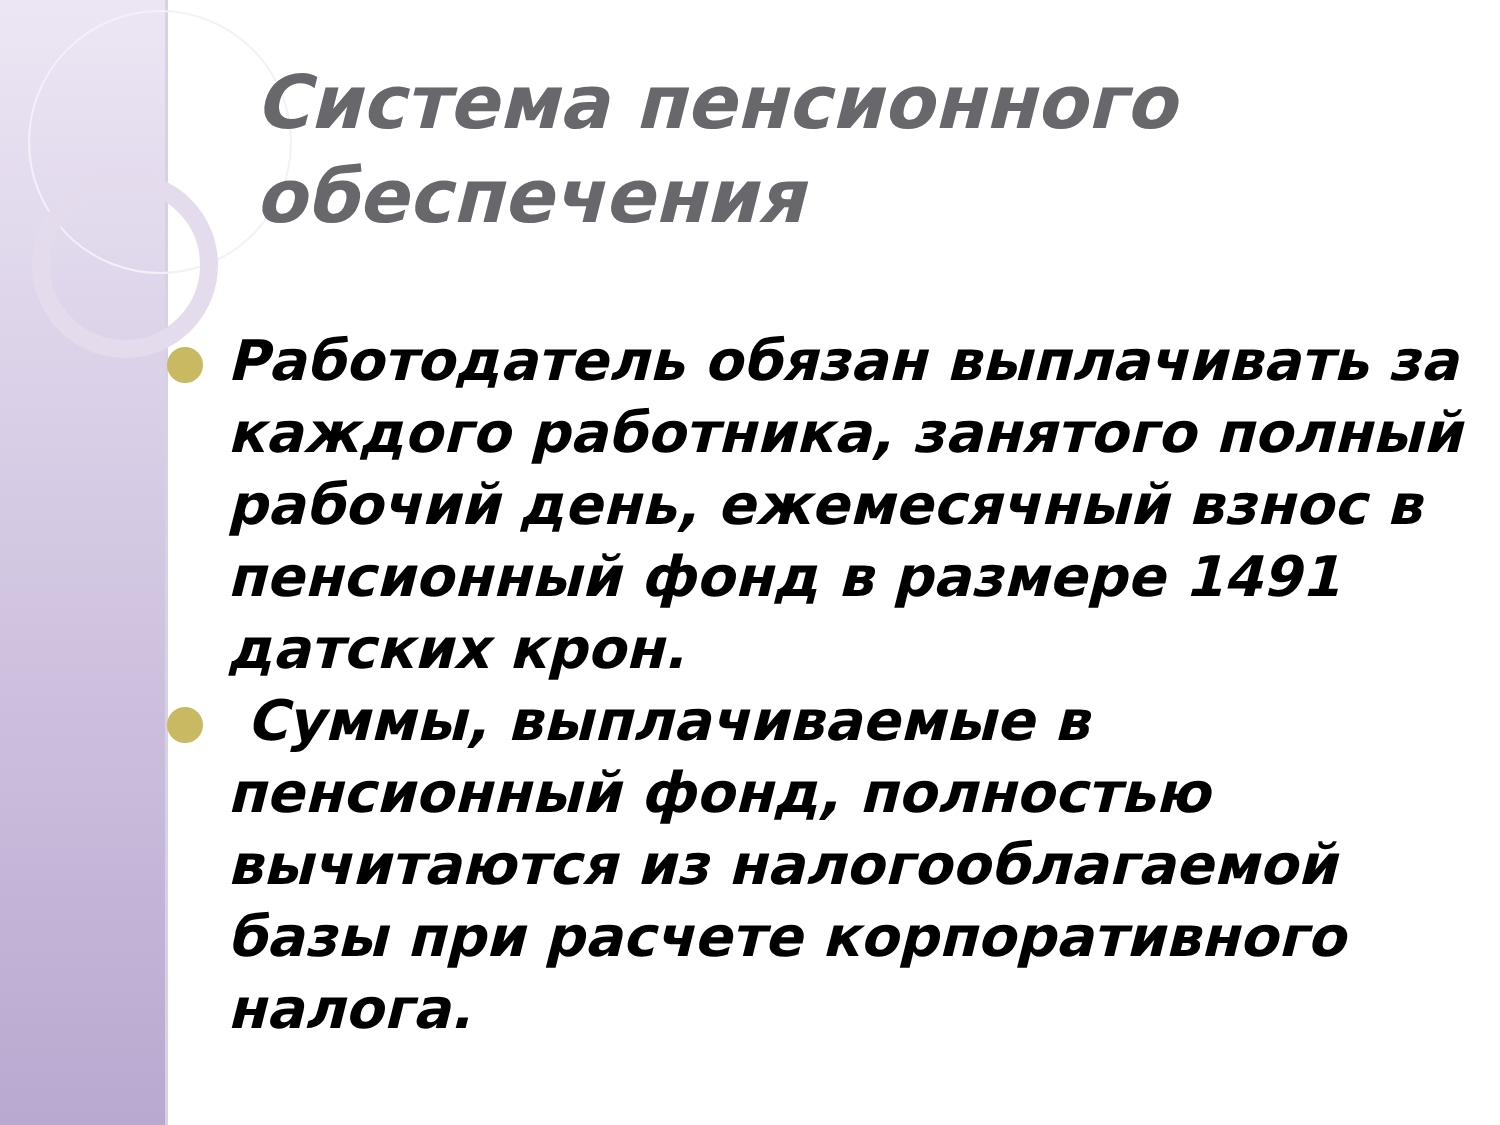Система пенсионного обеспечения
Работодатель обязан выплачивать за каждого работника, занятого полный рабочий день, ежемесячный взнос в пенсионный фонд в размере 1491 датских крон.
Суммы, выплачиваемые в пенсионный фонд, полностью вычитаются из налогооблагаемой базы при расчете корпоративного налога.